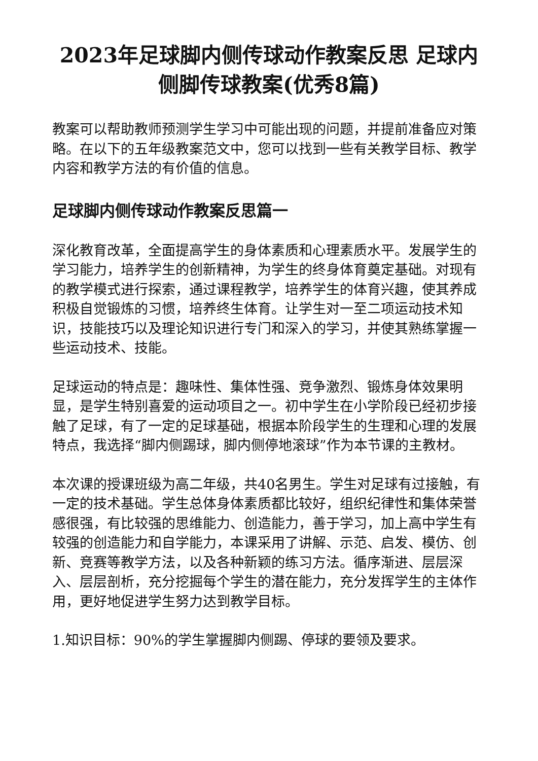2023年足球脚内侧传球动作教案反思 足球内侧脚传球教案(优秀8篇)
教案可以帮助教师预测学生学习中可能出现的问题，并提前准备应对策略。在以下的五年级教案范文中，您可以找到一些有关教学目标、教学内容和教学方法的有价值的信息。
足球脚内侧传球动作教案反思篇一
深化教育改革，全面提高学生的身体素质和心理素质水平。发展学生的学习能力，培养学生的创新精神，为学生的终身体育奠定基础。对现有的教学模式进行探索，通过课程教学，培养学生的体育兴趣，使其养成积极自觉锻炼的习惯，培养终生体育。让学生对一至二项运动技术知识，技能技巧以及理论知识进行专门和深入的学习，并使其熟练掌握一些运动技术、技能。
足球运动的特点是：趣味性、集体性强、竞争激烈、锻炼身体效果明显，是学生特别喜爱的运动项目之一。初中学生在小学阶段已经初步接触了足球，有了一定的足球基础，根据本阶段学生的生理和心理的发展特点，我选择“脚内侧踢球，脚内侧停地滚球”作为本节课的主教材。
本次课的授课班级为高二年级，共40名男生。学生对足球有过接触，有一定的技术基础。学生总体身体素质都比较好，组织纪律性和集体荣誉感很强，有比较强的思维能力、创造能力，善于学习，加上高中学生有较强的创造能力和自学能力，本课采用了讲解、示范、启发、模仿、创新、竞赛等教学方法，以及各种新颖的练习方法。循序渐进、层层深入、层层剖析，充分挖掘每个学生的潜在能力，充分发挥学生的主体作用，更好地促进学生努力达到教学目标。
1.知识目标：90%的学生掌握脚内侧踢、停球的要领及要求。